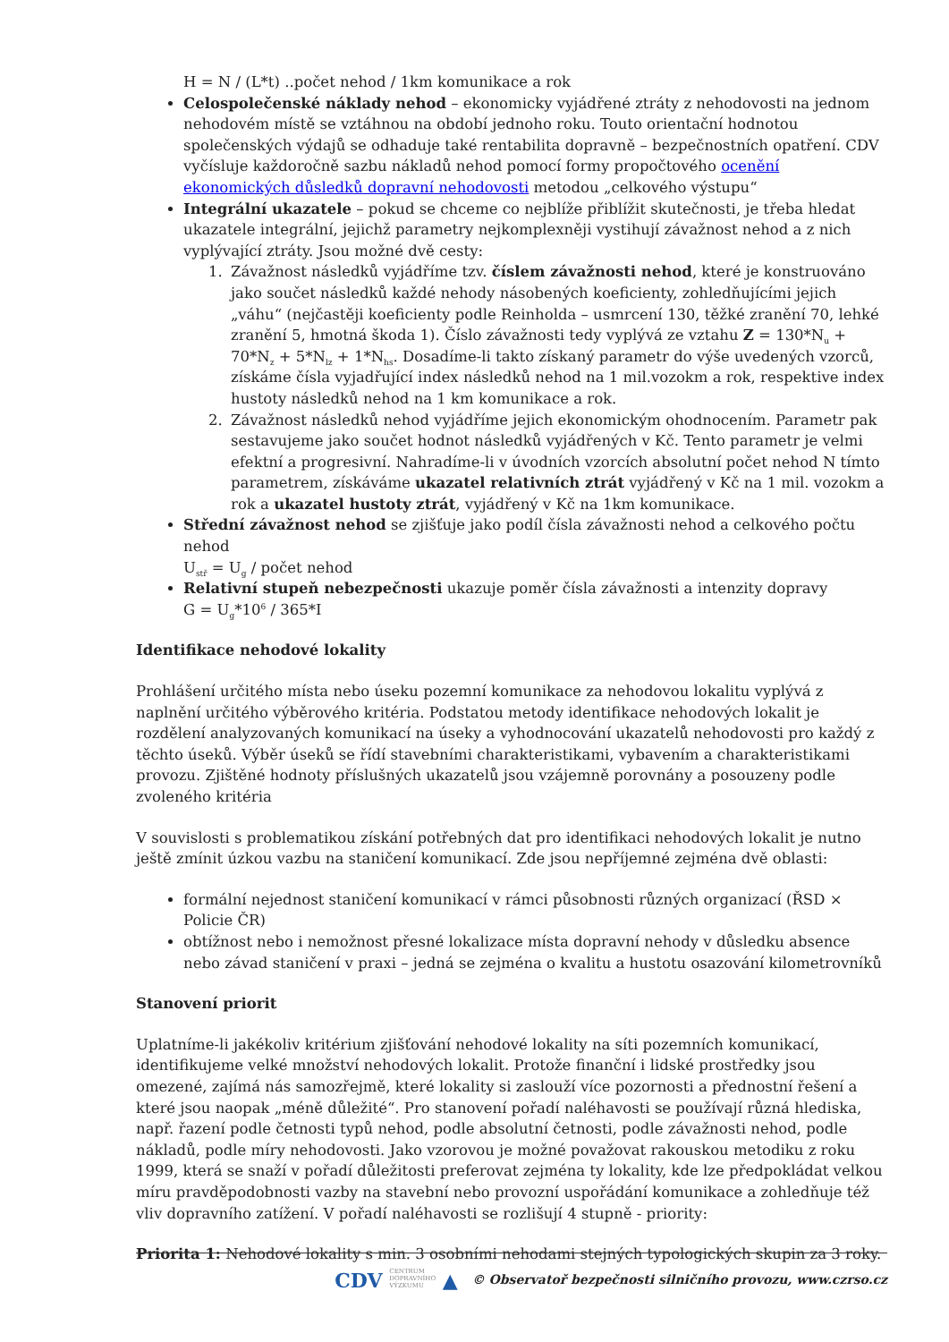H = N / (L*t) ..počet nehod / 1km komunikace a rok
Celospolečenské náklady nehod – ekonomicky vyjádřené ztráty z nehodovosti na jednom nehodovém místě se vztáhnou na období jednoho roku. Touto orientační hodnotou společenských výdajů se odhaduje také rentabilita dopravně – bezpečnostních opatření. CDV vyčísluje každoročně sazbu nákladů nehod pomocí formy propočtového ocenění ekonomických důsledků dopravní nehodovosti metodou „celkového výstupu“
Integrální ukazatele – pokud se chceme co nejblíže přiblížit skutečnosti, je třeba hledat ukazatele integrální, jejichž parametry nejkomplexněji vystihují závažnost nehod a z nich vyplývající ztráty. Jsou možné dvě cesty:
1. Závažnost následků vyjádříme tzv. číslem závažnosti nehod, které je konstruováno jako součet následků každé nehody násobených koeficienty, zohledňujícími jejich „váhu“ (nejčastěji koeficienty podle Reinholda – usmrcení 130, těžké zranění 70, lehké zranění 5, hmotná škoda 1). Číslo závažnosti tedy vyplývá ze vztahu Z = 130*N<sub>u</sub> + 70*N<sub>z</sub> + 5*N<sub>lz</sub> + 1*N<sub>hs</sub>. Dosadíme-li takto získaný parametr do výše uvedených vzorců, získáme čísla vyjadřující index následků nehod na 1 mil.vozokm a rok, respektive index hustoty následků nehod na 1 km komunikace a rok.
2. Závažnost následků nehod vyjádříme jejich ekonomickým ohodnocením. Parametr pak sestavujeme jako součet hodnot následků vyjádřených v Kč. Tento parametr je velmi efektní a progresivní. Nahradíme-li v úvodních vzorcích absolutní počet nehod N tímto parametrem, získáváme ukazatel relativních ztrát vyjádřený v Kč na 1 mil. vozokm a rok a ukazatel hustoty ztrát, vyjádřený v Kč na 1km komunikace.
Střední závažnost nehod se zjišťuje jako podíl čísla závažnosti nehod a celkového počtu nehod
U<sub>stř</sub> = U<sub>g</sub> / počet nehod
Relativní stupeň nebezpečnosti ukazuje poměr čísla závažnosti a intenzity dopravy
G = U<sub>g</sub>*10<sup>6</sup> / 365*I
Identifikace nehodové lokality
Prohlášení určitého místa nebo úseku pozemní komunikace za nehodovou lokalitu vyplývá z naplnění určitého výběrového kritéria. Podstatou metody identifikace nehodových lokalit je rozdělení analyzovaných komunikací na úseky a vyhodnocování ukazatelů nehodovosti pro každý z těchto úseků. Výběr úseků se řídí stavebními charakteristikami, vybavením a charakteristikami provozu. Zjištěné hodnoty příslušných ukazatelů jsou vzájemně porovnány a posouzeny podle zvoleného kritéria
V souvislosti s problematikou získání potřebných dat pro identifikaci nehodových lokalit je nutno ještě zmínit úzkou vazbu na staničení komunikací. Zde jsou nepříjemné zejména dvě oblasti:
formální nejednost staničení komunikací v rámci působnosti různých organizací (ŘSD × Policie ČR)
obtížnost nebo i nemožnost přesné lokalizace místa dopravní nehody v důsledku absence nebo závad staničení v praxi – jedná se zejména o kvalitu a hustotu osazování kilometrovníků
Stanovení priorit
Uplatníme-li jakékoliv kritérium zjišťování nehodové lokality na síti pozemních komunikací, identifikujeme velké množství nehodových lokalit. Protože finanční i lidské prostředky jsou omezené, zajímá nás samozřejmě, které lokality si zaslouží více pozornosti a přednostní řešení a které jsou naopak „méně důležité“. Pro stanovení pořadí naléhavosti se používají různá hlediska, např. řazení podle četnosti typů nehod, podle absolutní četnosti, podle závažnosti nehod, podle nákladů, podle míry nehodovosti. Jako vzorovou je možné považovat rakouskou metodiku z roku 1999, která se snaží v pořadí důležitosti preferovat zejména ty lokality, kde lze předpokládat velkou míru pravděpodobnosti vazby na stavební nebo provozní uspořádání komunikace a zohledňuje též vliv dopravního zatížení. V pořadí naléhavosti se rozlišují 4 stupně - priority:
Priorita 1: Nehodové lokality s min. 3 osobními nehodami stejných typologických skupin za 3 roky.
CDV CENTRUM
DOPRAVNÍHO
VÝZKUMU ▲ © Observatoř bezpečnosti silničního provozu, www.czrso.cz